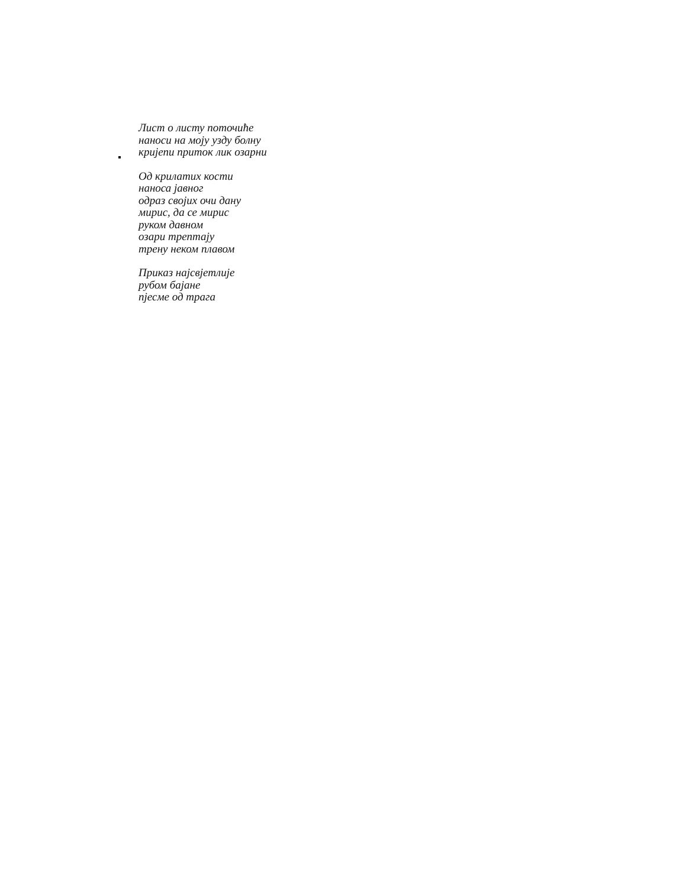Лист о листу поточиће
наноси на моју узду болну
кријепи приток лик озарни
Од крилатих кости
наноса јавног
одраз својих очи дану
мирис, да се мирис
руком давном
озари трептају
трену неком плавом
Приказ најсвјетлије
рубом бајане
пјесме од трага